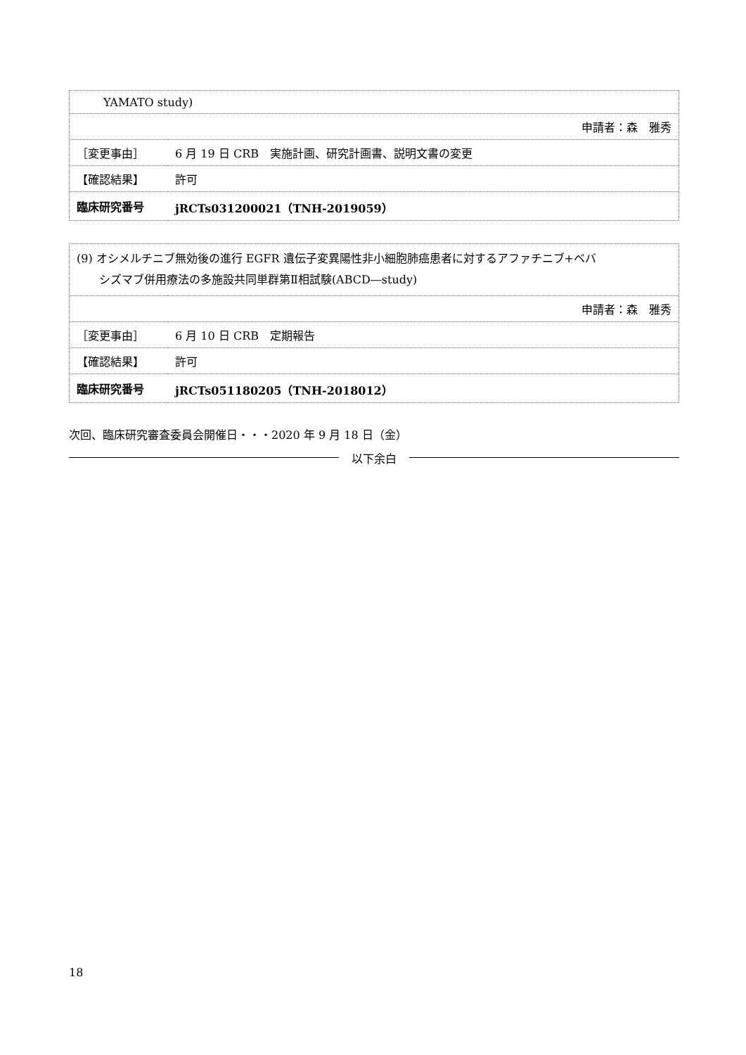| YAMATO study) | |
| 申請者：森 雅秀 | |
| ［変更事由］ | 6 月 19 日 CRB 実施計画、研究計画書、説明文書の変更 |
| 【確認結果】 | 許可 |
| 臨床研究番号 | jRCTs031200021（TNH-2019059） |
| (9) オシメルチニブ無効後の進行 EGFR 遺伝子変異陽性非小細胞肺癌患者に対するアファチニブ+ベバ シズマブ併用療法の多施設共同単群第Ⅱ相試験(ABCD―study) | |
| 申請者：森 雅秀 | |
| ［変更事由］ | 6 月 10 日 CRB 定期報告 |
| 【確認結果】 | 許可 |
| 臨床研究番号 | jRCTs051180205（TNH-2018012） |
次回、臨床研究審査委員会開催日・・・2020 年 9 月 18 日（金）
以下余白
18